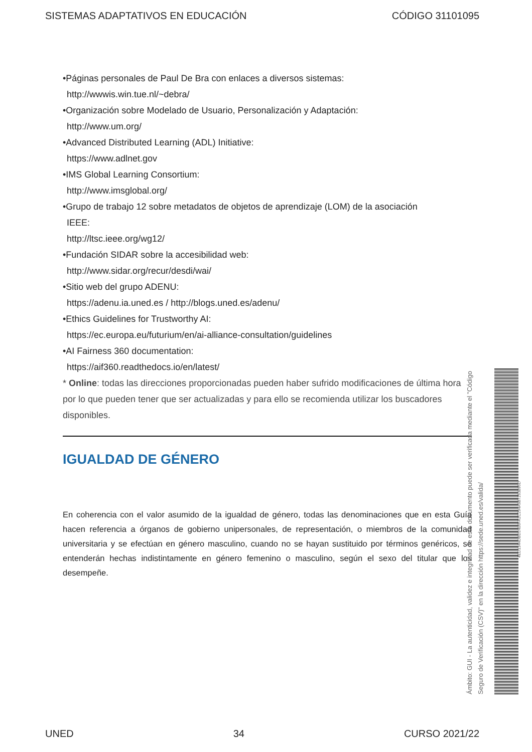SISTEMAS ADAPTATIVOS EN EDUCACIÓN CÓDIGO 31101095
•Páginas personales de Paul De Bra con enlaces a diversos sistemas:
http://wwwis.win.tue.nl/~debra/
•Organización sobre Modelado de Usuario, Personalización y Adaptación:
http://www.um.org/
•Advanced Distributed Learning (ADL) Initiative:
https://www.adlnet.gov
•IMS Global Learning Consortium:
http://www.imsglobal.org/
•Grupo de trabajo 12 sobre metadatos de objetos de aprendizaje (LOM) de la asociación
IEEE:
http://ltsc.ieee.org/wg12/
•Fundación SIDAR sobre la accesibilidad web:
http://www.sidar.org/recur/desdi/wai/
•Sitio web del grupo ADENU:
https://adenu.ia.uned.es / http://blogs.uned.es/adenu/
•Ethics Guidelines for Trustworthy AI:
https://ec.europa.eu/futurium/en/ai-alliance-consultation/guidelines
•AI Fairness 360 documentation:
https://aif360.readthedocs.io/en/latest/
* Online: todas las direcciones proporcionadas pueden haber sufrido modificaciones de última hora por lo que pueden tener que ser actualizadas y para ello se recomienda utilizar los buscadores disponibles.
IGUALDAD DE GÉNERO
En coherencia con el valor asumido de la igualdad de género, todas las denominaciones que en esta Guía hacen referencia a órganos de gobierno unipersonales, de representación, o miembros de la comunidad universitaria y se efectúan en género masculino, cuando no se hayan sustituido por términos genéricos, se entenderán hechas indistintamente en género femenino o masculino, según el sexo del titular que los desempeñe.
Ámbito: GUI - La autenticidad, validez e integridad de este documento puede ser verificada mediante el "Código Seguro de Verificación (CSV)" en la dirección https://sede.uned.es/valida/
4ED1344DBD2406FA2C294A987263896D
UNED 34 CURSO 2021/22